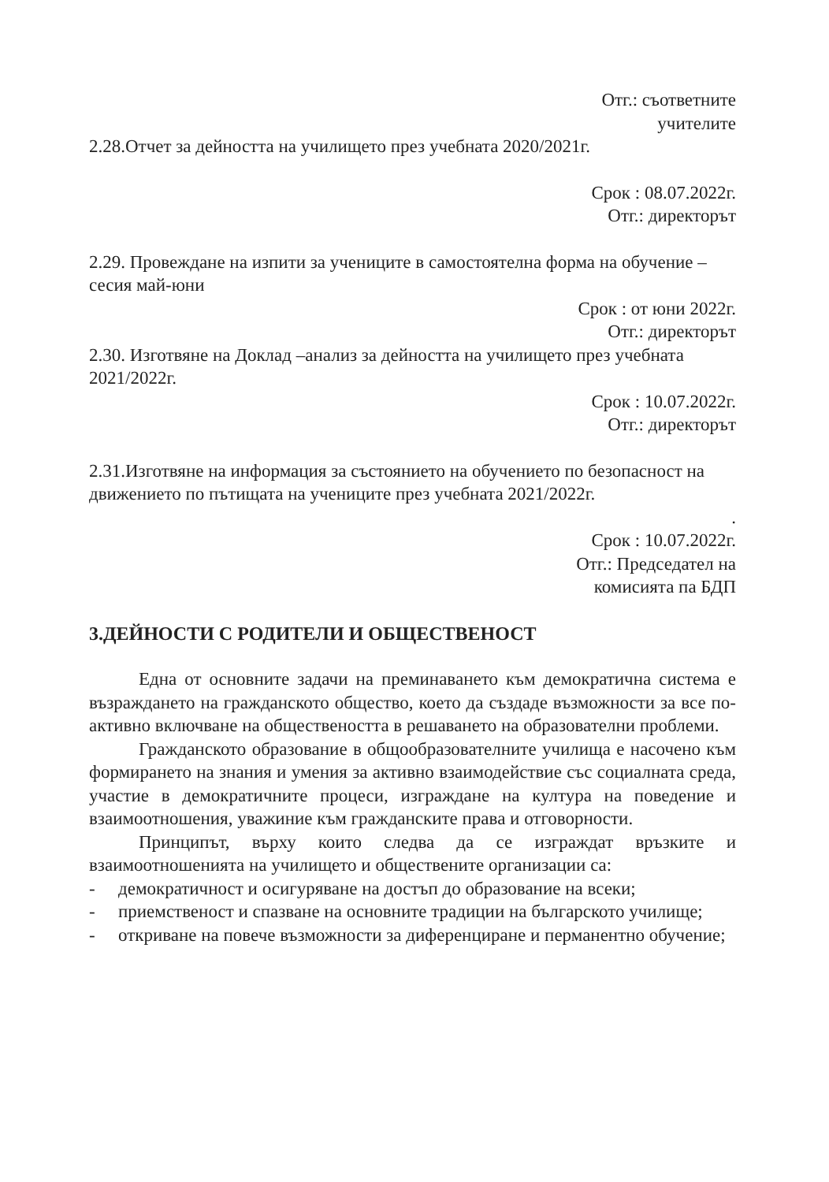Отг.: съответните
учителите
2.28.Отчет за дейността на училището през учебната 2020/2021г.
Срок : 08.07.2022г.
Отг.: директорът
2.29. Провеждане на изпити за учениците в самостоятелна форма на обучение – сесия май-юни
Срок : от юни 2022г.
Отг.: директорът
2.30. Изготвяне на Доклад –анализ за дейността на училището през учебната 2021/2022г.
Срок : 10.07.2022г.
Отг.: директорът
2.31.Изготвяне на информация за състоянието на обучението по безопасност на движението по пътищата на учениците през учебната 2021/2022г.
.
Срок : 10.07.2022г.
Отг.: Председател на
комисията па БДП
3.ДЕЙНОСТИ С РОДИТЕЛИ И ОБЩЕСТВЕНОСТ
Една от основните задачи на преминаването към демократична система е възраждането на гражданското общество, което да създаде възможности за все по-активно включване на обществеността в решаването на образователни проблеми.
Гражданското образование в общообразователните училища е насочено към формирането на знания и умения за активно взаимодействие със социалната среда, участие в демократичните процеси, изграждане на култура на поведение и взаимоотношения, уважиние към гражданските права и отговорности.
Принципът, върху които следва да се изграждат връзките и взаимоотношенията на училището и обществените организации са:
- демократичност и осигуряване на достъп до образование на всеки;
- приемственост и спазване на основните традиции на българското училище;
- откриване на повече възможности за диференциране и перманентно обучение;